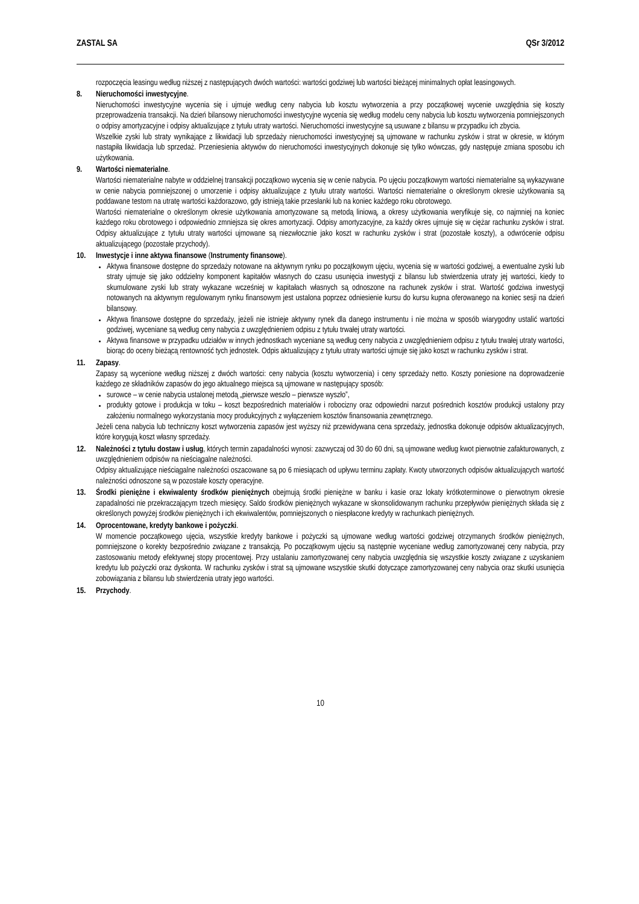ZASTAL SA QSr 3/2012
rozpoczęcia leasingu według niższej z następujących dwóch wartości: wartości godziwej lub wartości bieżącej minimalnych opłat leasingowych.
8. Nieruchomości inwestycyjne.
Nieruchomości inwestycyjne wycenia się i ujmuje według ceny nabycia lub kosztu wytworzenia a przy początkowej wycenie uwzględnia się koszty przeprowadzenia transakcji. Na dzień bilansowy nieruchomości inwestycyjne wycenia się według modelu ceny nabycia lub kosztu wytworzenia pomniejszonych o odpisy amortyzacyjne i odpisy aktualizujące z tytułu utraty wartości. Nieruchomości inwestycyjne są usuwane z bilansu w przypadku ich zbycia.
Wszelkie zyski lub straty wynikające z likwidacji lub sprzedaży nieruchomości inwestycyjnej są ujmowane w rachunku zysków i strat w okresie, w którym nastąpiła likwidacja lub sprzedaż. Przeniesienia aktywów do nieruchomości inwestycyjnych dokonuje się tylko wówczas, gdy następuje zmiana sposobu ich użytkowania.
9. Wartości niematerialne.
Wartości niematerialne nabyte w oddzielnej transakcji początkowo wycenia się w cenie nabycia. Po ujęciu początkowym wartości niematerialne są wykazywane w cenie nabycia pomniejszonej o umorzenie i odpisy aktualizujące z tytułu utraty wartości. Wartości niematerialne o określonym okresie użytkowania są poddawane testom na utratę wartości każdorazowo, gdy istnieją takie przesłanki lub na koniec każdego roku obrotowego.
Wartości niematerialne o określonym okresie użytkowania amortyzowane są metodą liniową, a okresy użytkowania weryfikuje się, co najmniej na koniec każdego roku obrotowego i odpowiednio zmniejsza się okres amortyzacji. Odpisy amortyzacyjne, za każdy okres ujmuje się w ciężar rachunku zysków i strat. Odpisy aktualizujące z tytułu utraty wartości ujmowane są niezwłocznie jako koszt w rachunku zysków i strat (pozostałe koszty), a odwrócenie odpisu aktualizującego (pozostałe przychody).
10. Inwestycje i inne aktywa finansowe (Instrumenty finansowe).
Aktywa finansowe dostępne do sprzedaży notowane na aktywnym rynku po początkowym ujęciu, wycenia się w wartości godziwej, a ewentualne zyski lub straty ujmuje się jako oddzielny komponent kapitałów własnych do czasu usunięcia inwestycji z bilansu lub stwierdzenia utraty jej wartości, kiedy to skumulowane zyski lub straty wykazane wcześniej w kapitałach własnych są odnoszone na rachunek zysków i strat. Wartość godziwa inwestycji notowanych na aktywnym regulowanym rynku finansowym jest ustalona poprzez odniesienie kursu do kursu kupna oferowanego na koniec sesji na dzień bilansowy.
Aktywa finansowe dostępne do sprzedaży, jeżeli nie istnieje aktywny rynek dla danego instrumentu i nie można w sposób wiarygodny ustalić wartości godziwej, wyceniane są według ceny nabycia z uwzględnieniem odpisu z tytułu trwałej utraty wartości.
Aktywa finansowe w przypadku udziałów w innych jednostkach wyceniane są według ceny nabycia z uwzględnieniem odpisu z tytułu trwałej utraty wartości, biorąc do oceny bieżącą rentowność tych jednostek. Odpis aktualizujący z tytułu utraty wartości ujmuje się jako koszt w rachunku zysków i strat.
11. Zapasy.
Zapasy są wycenione według niższej z dwóch wartości: ceny nabycia (kosztu wytworzenia) i ceny sprzedaży netto. Koszty poniesione na doprowadzenie każdego ze składników zapasów do jego aktualnego miejsca są ujmowane w następujący sposób:
surowce – w cenie nabycia ustalonej metodą „pierwsze weszło – pierwsze wyszło”,
produkty gotowe i produkcja w toku – koszt bezpośrednich materiałów i robocizny oraz odpowiedni narzut pośrednich kosztów produkcji ustalony przy założeniu normalnego wykorzystania mocy produkcyjnych z wyłączeniem kosztów finansowania zewnętrznego.
Jeżeli cena nabycia lub techniczny koszt wytworzenia zapasów jest wyższy niż przewidywana cena sprzedaży, jednostka dokonuje odpisów aktualizacyjnych, które korygują koszt własny sprzedaży.
12. Należności z tytułu dostaw i usług, których termin zapadalności wynosi: zazwyczaj od 30 do 60 dni, są ujmowane według kwot pierwotnie zafakturowanych, z uwzględnieniem odpisów na nieściągalne należności.
Odpisy aktualizujące nieściągalne należności oszacowane są po 6 miesiącach od upływu terminu zapłaty. Kwoty utworzonych odpisów aktualizujących wartość należności odnoszone są w pozostałe koszty operacyjne.
13. Środki pieniężne i ekwiwalenty środków pieniężnych obejmują środki pieniężne w banku i kasie oraz lokaty krótkoterminowe o pierwotnym okresie zapadalności nie przekraczającym trzech miesięcy. Saldo środków pieniężnych wykazane w skonsolidowanym rachunku przepływów pieniężnych składa się z określonych powyżej środków pieniężnych i ich ekwiwalentów, pomniejszonych o niespłacone kredyty w rachunkach pieniężnych.
14. Oprocentowane, kredyty bankowe i pożyczki.
W momencie początkowego ujęcia, wszystkie kredyty bankowe i pożyczki są ujmowane według wartości godziwej otrzymanych środków pieniężnych, pomniejszone o korekty bezpośrednio związane z transakcją. Po początkowym ujęciu są następnie wyceniane według zamortyzowanej ceny nabycia, przy zastosowaniu metody efektywnej stopy procentowej. Przy ustalaniu zamortyzowanej ceny nabycia uwzględnia się wszystkie koszty związane z uzyskaniem kredytu lub pożyczki oraz dyskonta. W rachunku zysków i strat są ujmowane wszystkie skutki dotyczące zamortyzowanej ceny nabycia oraz skutki usunięcia zobowiązania z bilansu lub stwierdzenia utraty jego wartości.
15. Przychody.
10